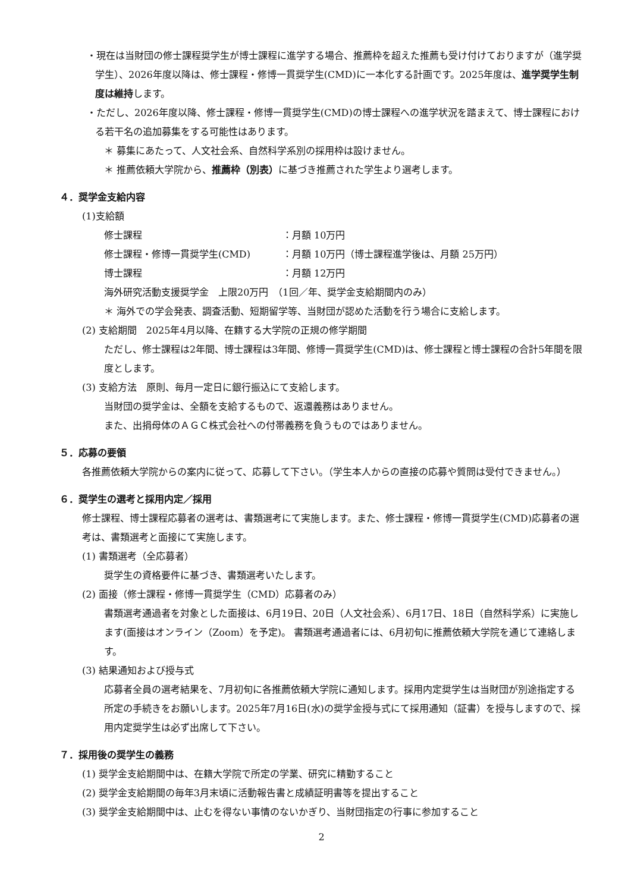・現在は当財団の修士課程奨学生が博士課程に進学する場合、推薦枠を超えた推薦も受け付けておりますが（進学奨学生）、2026年度以降は、修士課程・修博一貫奨学生(CMD)に一本化する計画です。2025年度は、進学奨学生制度は維持します。
・ただし、2026年度以降、修士課程・修博一貫奨学生(CMD)の博士課程への進学状況を踏まえて、博士課程における若干名の追加募集をする可能性はあります。
＊ 募集にあたって、人文社会系、自然科学系別の採用枠は設けません。
＊ 推薦依頼大学院から、推薦枠（別表）に基づき推薦された学生より選考します。
４．奨学金支給内容
(1)支給額
修士課程 ：月額 10万円
修士課程・修博一貫奨学生(CMD) ：月額 10万円（博士課程進学後は、月額 25万円）
博士課程 ：月額 12万円
海外研究活動支援奨学金　上限20万円　（1回／年、奨学金支給期間内のみ）
＊ 海外での学会発表、調査活動、短期留学等、当財団が認めた活動を行う場合に支給します。
(2) 支給期間　2025年4月以降、在籍する大学院の正規の修学期間
ただし、修士課程は2年間、博士課程は3年間、修博一貫奨学生(CMD)は、修士課程と博士課程の合計5年間を限度とします。
(3) 支給方法　原則、毎月一定日に銀行振込にて支給します。
当財団の奨学金は、全額を支給するもので、返還義務はありません。
また、出捐母体のＡＧＣ株式会社への付帯義務を負うものではありません。
５．応募の要領
各推薦依頼大学院からの案内に従って、応募して下さい。（学生本人からの直接の応募や質問は受付できません。）
６．奨学生の選考と採用内定／採用
修士課程、博士課程応募者の選考は、書類選考にて実施します。また、修士課程・修博一貫奨学生(CMD)応募者の選考は、書類選考と面接にて実施します。
(1) 書類選考（全応募者）
奨学生の資格要件に基づき、書類選考いたします。
(2) 面接（修士課程・修博一貫奨学生（CMD）応募者のみ）
書類選考通過者を対象とした面接は、6月19日、20日（人文社会系）、6月17日、18日（自然科学系）に実施します(面接はオンライン（Zoom）を予定)。 書類選考通過者には、6月初旬に推薦依頼大学院を通じて連絡します。
(3) 結果通知および授与式
応募者全員の選考結果を、7月初旬に各推薦依頼大学院に通知します。採用内定奨学生は当財団が別途指定する所定の手続きをお願いします。2025年7月16日(水)の奨学金授与式にて採用通知（証書）を授与しますので、採用内定奨学生は必ず出席して下さい。
７．採用後の奨学生の義務
(1) 奨学金支給期間中は、在籍大学院で所定の学業、研究に精勤すること
(2) 奨学金支給期間の毎年3月末頃に活動報告書と成績証明書等を提出すること
(3) 奨学金支給期間中は、止むを得ない事情のないかぎり、当財団指定の行事に参加すること
2